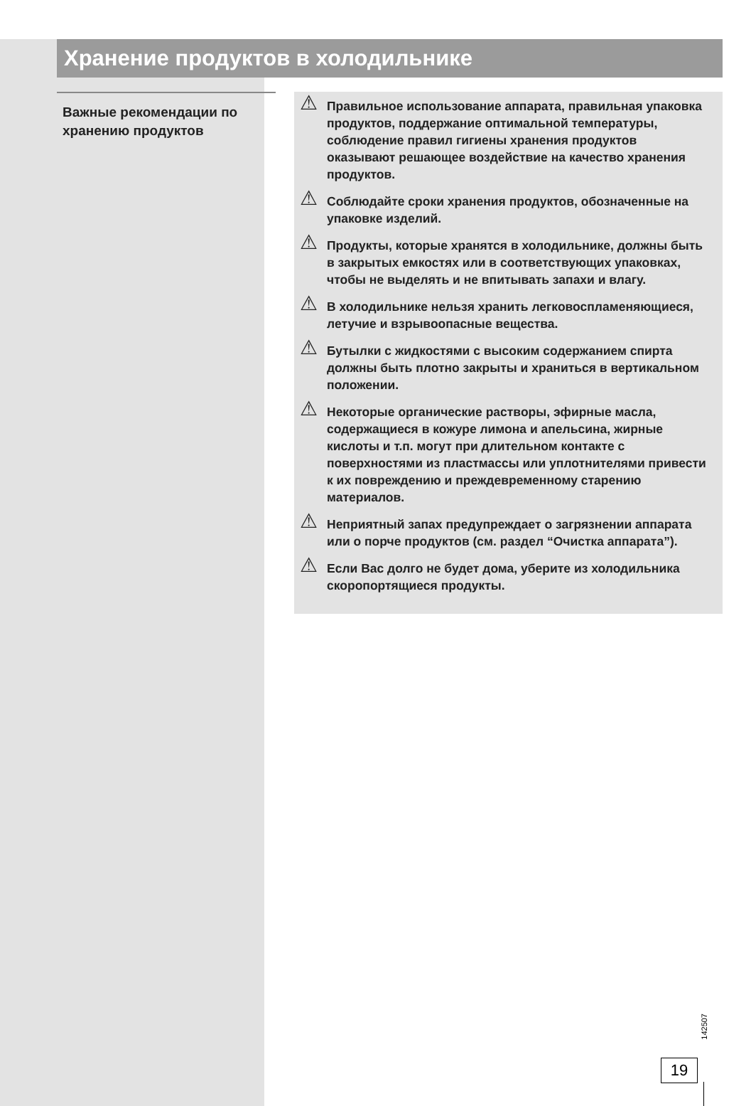Хранение продуктов в холодильнике
Важные рекомендации по хранению продуктов
⚠ Правильное использование аппарата, правильная упаковка продуктов, поддержание оптимальной температуры, соблюдение правил гигиены хранения продуктов оказывают решающее воздействие на качество хранения продуктов.
⚠ Соблюдайте сроки хранения продуктов, обозначенные на упаковке изделий.
⚠ Продукты, которые хранятся в холодильнике, должны быть в закрытых емкостях или в соответствующих упаковках, чтобы не выделять и не впитывать запахи и влагу.
⚠ В холодильнике нельзя хранить легковоспламеняющиеся, летучие и взрывоопасные вещества.
⚠ Бутылки с жидкостями с высоким содержанием спирта должны быть плотно закрыты и храниться в вертикальном положении.
⚠ Некоторые органические растворы, эфирные масла, содержащиеся в кожуре лимона и апельсина, жирные кислоты и т.п. могут при длительном контакте с поверхностями из пластмассы или уплотнителями привести к их повреждению и преждевременному старению материалов.
⚠ Неприятный запах предупреждает о загрязнении аппарата или о порче продуктов (см. раздел “Очистка аппарата”).
⚠ Если Вас долго не будет дома, уберите из холодильника скоропортящиеся продукты.
142507
19